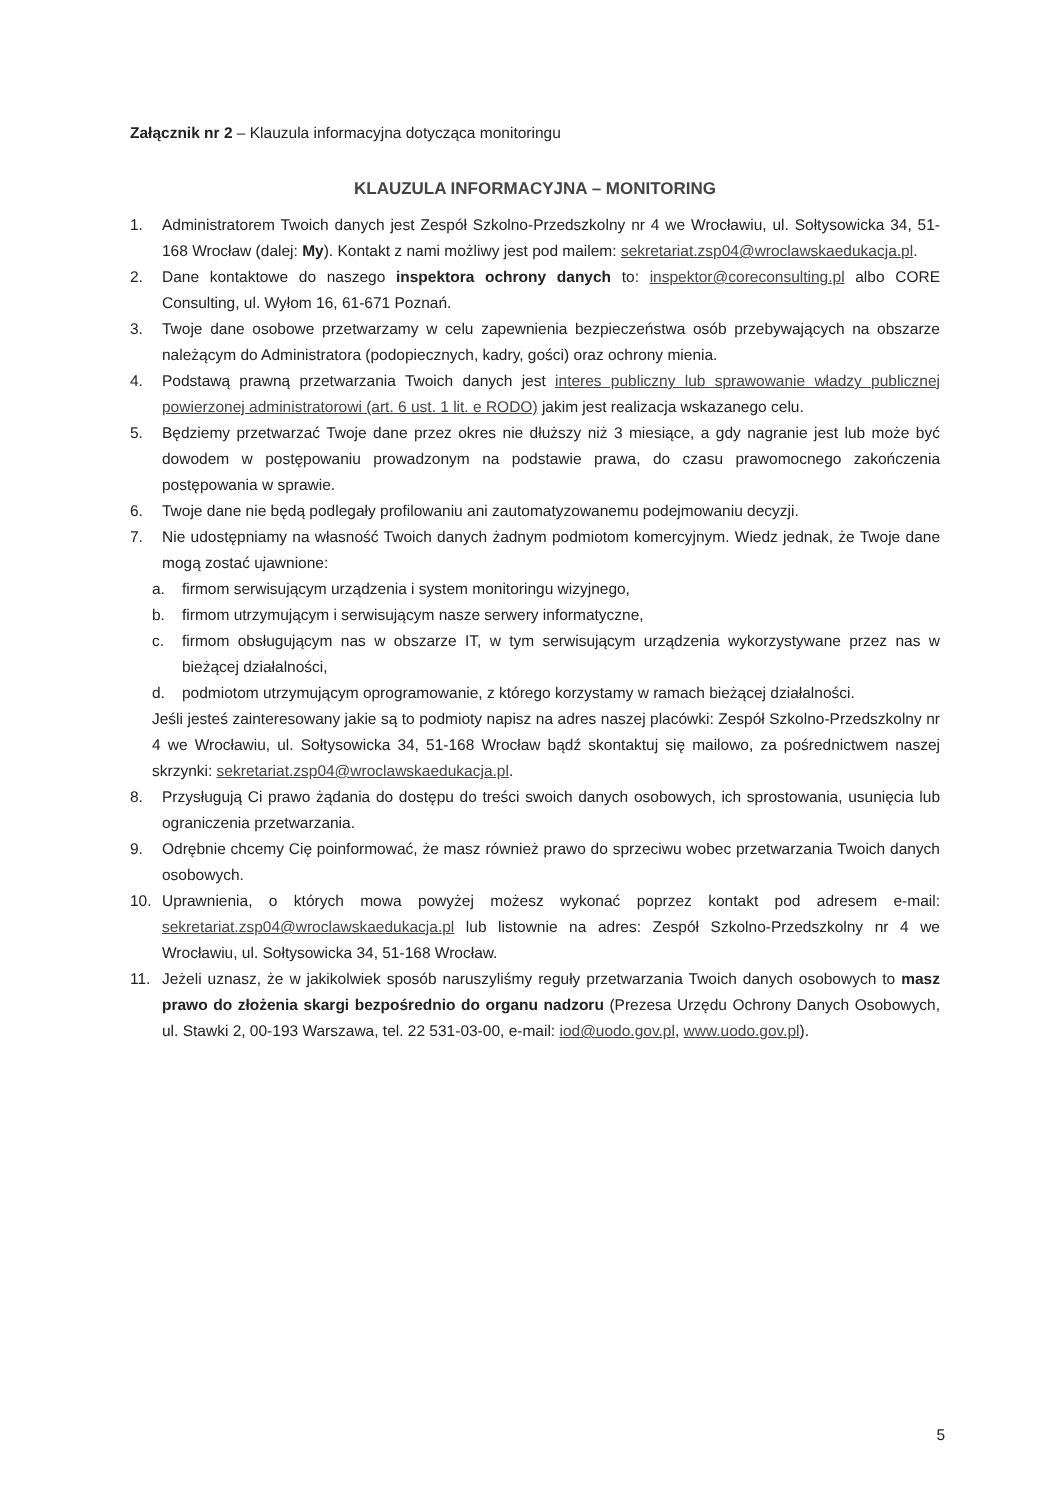Załącznik nr 2 – Klauzula informacyjna dotycząca monitoringu
KLAUZULA INFORMACYJNA – MONITORING
1. Administratorem Twoich danych jest Zespół Szkolno-Przedszkolny nr 4 we Wrocławiu, ul. Sołtysowicka 34, 51-168 Wrocław (dalej: My). Kontakt z nami możliwy jest pod mailem: sekretariat.zsp04@wroclawskaedukacja.pl.
2. Dane kontaktowe do naszego inspektora ochrony danych to: inspektor@coreconsulting.pl albo CORE Consulting, ul. Wyłom 16, 61-671 Poznań.
3. Twoje dane osobowe przetwarzamy w celu zapewnienia bezpieczeństwa osób przebywających na obszarze należącym do Administratora (podopiecznych, kadry, gości) oraz ochrony mienia.
4. Podstawą prawną przetwarzania Twoich danych jest interes publiczny lub sprawowanie władzy publicznej powierzonej administratorowi (art. 6 ust. 1 lit. e RODO) jakim jest realizacja wskazanego celu.
5. Będziemy przetwarzać Twoje dane przez okres nie dłuższy niż 3 miesiące, a gdy nagranie jest lub może być dowodem w postępowaniu prowadzonym na podstawie prawa, do czasu prawomocnego zakończenia postępowania w sprawie.
6. Twoje dane nie będą podlegały profilowaniu ani zautomatyzowanemu podejmowaniu decyzji.
7. Nie udostępniamy na własność Twoich danych żadnym podmiotom komercyjnym. Wiedz jednak, że Twoje dane mogą zostać ujawnione:
a. firmom serwisującym urządzenia i system monitoringu wizyjnego,
b. firmom utrzymującym i serwisującym nasze serwery informatyczne,
c. firmom obsługującym nas w obszarze IT, w tym serwisującym urządzenia wykorzystywane przez nas w bieżącej działalności,
d. podmiotom utrzymującym oprogramowanie, z którego korzystamy w ramach bieżącej działalności.
Jeśli jesteś zainteresowany jakie są to podmioty napisz na adres naszej placówki: Zespół Szkolno-Przedszkolny nr 4 we Wrocławiu, ul. Sołtysowicka 34, 51-168 Wrocław bądź skontaktuj się mailowo, za pośrednictwem naszej skrzynki: sekretariat.zsp04@wroclawskaedukacja.pl.
8. Przysługują Ci prawo żądania do dostępu do treści swoich danych osobowych, ich sprostowania, usunięcia lub ograniczenia przetwarzania.
9. Odrębnie chcemy Cię poinformować, że masz również prawo do sprzeciwu wobec przetwarzania Twoich danych osobowych.
10. Uprawnienia, o których mowa powyżej możesz wykonać poprzez kontakt pod adresem e-mail: sekretariat.zsp04@wroclawskaedukacja.pl lub listownie na adres: Zespół Szkolno-Przedszkolny nr 4 we Wrocławiu, ul. Sołtysowicka 34, 51-168 Wrocław.
11. Jeżeli uznasz, że w jakikolwiek sposób naruszyliśmy reguły przetwarzania Twoich danych osobowych to masz prawo do złożenia skargi bezpośrednio do organu nadzoru (Prezesa Urzędu Ochrony Danych Osobowych, ul. Stawki 2, 00-193 Warszawa, tel. 22 531-03-00, e-mail: iod@uodo.gov.pl, www.uodo.gov.pl).
5